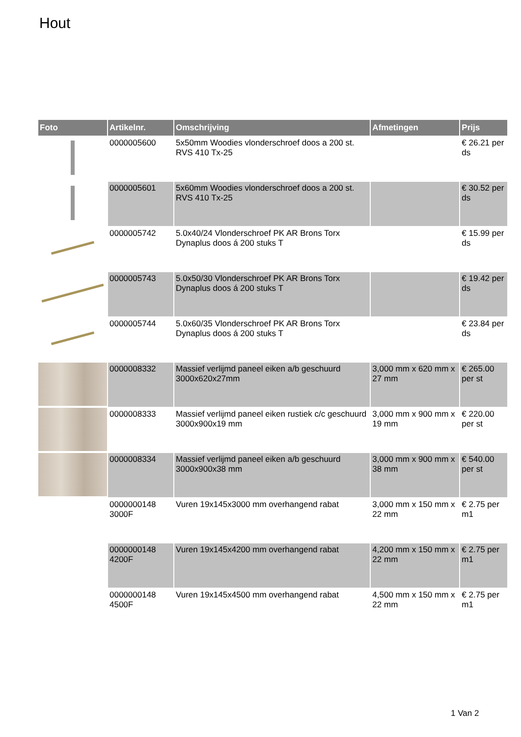Hout
| Foto | Artikelnr. | Omschrijving | Afmetingen | Prijs |
| --- | --- | --- | --- | --- |
| | 0000005600 | 5x50mm Woodies vlonderschroef doos a 200 st. RVS 410 Tx-25 | | € 26.21 per ds |
| | 0000005601 | 5x60mm Woodies vlonderschroef doos a 200 st. RVS 410 Tx-25 | | € 30.52 per ds |
| | 0000005742 | 5.0x40/24 Vlonderschroef PK AR Brons Torx Dynaplus doos á 200 stuks T | | € 15.99 per ds |
| | 0000005743 | 5.0x50/30 Vlonderschroef PK AR Brons Torx Dynaplus doos á 200 stuks T | | € 19.42 per ds |
| | 0000005744 | 5.0x60/35 Vlonderschroef PK AR Brons Torx Dynaplus doos á 200 stuks T | | € 23.84 per ds |
| | 0000008332 | Massief verlijmd paneel eiken a/b geschuurd 3000x620x27mm | 3,000 mm x 620 mm x 27 mm | € 265.00 per st |
| | 0000008333 | Massief verlijmd paneel eiken rustiek c/c geschuurd 3000x900x19 mm | 3,000 mm x 900 mm x 19 mm | € 220.00 per st |
| | 0000008334 | Massief verlijmd paneel eiken a/b geschuurd 3000x900x38 mm | 3,000 mm x 900 mm x 38 mm | € 540.00 per st |
| | 0000000148 3000F | Vuren 19x145x3000 mm overhangend rabat | 3,000 mm x 150 mm x 22 mm | € 2.75 per m1 |
| | 0000000148 4200F | Vuren 19x145x4200 mm overhangend rabat | 4,200 mm x 150 mm x 22 mm | € 2.75 per m1 |
| | 0000000148 4500F | Vuren 19x145x4500 mm overhangend rabat | 4,500 mm x 150 mm x 22 mm | € 2.75 per m1 |
1 Van 2